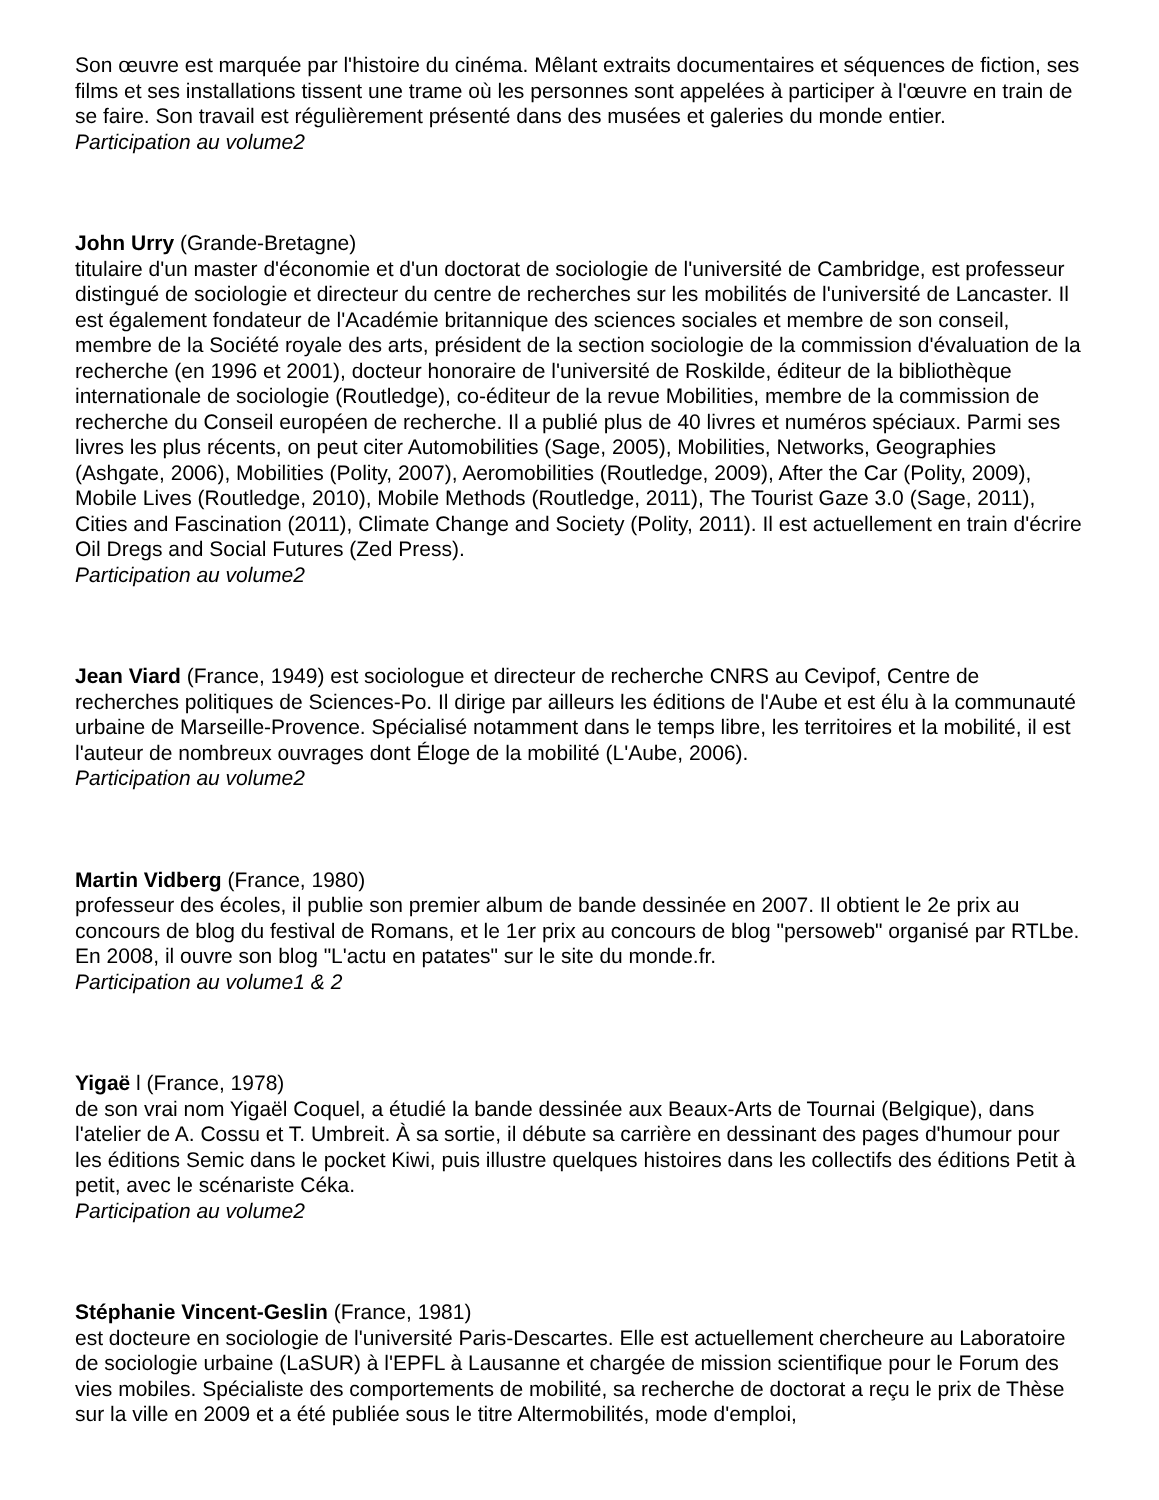Son œuvre est marquée par l'histoire du cinéma. Mêlant extraits documentaires et séquences de fiction, ses films et ses installations tissent une trame où les personnes sont appelées à participer à l'œuvre en train de se faire. Son travail est régulièrement présenté dans des musées et galeries du monde entier.
Participation au volume2
John Urry (Grande-Bretagne)
titulaire d'un master d'économie et d'un doctorat de sociologie de l'université de Cambridge, est professeur distingué de sociologie et directeur du centre de recherches sur les mobilités de l'université de Lancaster. Il est également fondateur de l'Académie britannique des sciences sociales et membre de son conseil, membre de la Société royale des arts, président de la section sociologie de la commission d'évaluation de la recherche (en 1996 et 2001), docteur honoraire de l'université de Roskilde, éditeur de la bibliothèque internationale de sociologie (Routledge), co-éditeur de la revue Mobilities, membre de la commission de recherche du Conseil européen de recherche. Il a publié plus de 40 livres et numéros spéciaux. Parmi ses livres les plus récents, on peut citer Automobilities (Sage, 2005), Mobilities, Networks, Geographies (Ashgate, 2006), Mobilities (Polity, 2007), Aeromobilities (Routledge, 2009), After the Car (Polity, 2009), Mobile Lives (Routledge, 2010), Mobile Methods (Routledge, 2011), The Tourist Gaze 3.0 (Sage, 2011), Cities and Fascination (2011), Climate Change and Society (Polity, 2011). Il est actuellement en train d'écrire Oil Dregs and Social Futures (Zed Press).
Participation au volume2
Jean Viard (France, 1949) est sociologue et directeur de recherche CNRS au Cevipof, Centre de recherches politiques de Sciences-Po. Il dirige par ailleurs les éditions de l'Aube et est élu à la communauté urbaine de Marseille-Provence. Spécialisé notamment dans le temps libre, les territoires et la mobilité, il est l'auteur de nombreux ouvrages dont Éloge de la mobilité (L'Aube, 2006).
Participation au volume2
Martin Vidberg (France, 1980)
professeur des écoles, il publie son premier album de bande dessinée en 2007. Il obtient le 2e prix au concours de blog du festival de Romans, et le 1er prix au concours de blog "persoweb" organisé par RTLbe. En 2008, il ouvre son blog "L'actu en patates" sur le site du monde.fr.
Participation au volume1 & 2
Yigaë l (France, 1978)
de son vrai nom Yigaël Coquel, a étudié la bande dessinée aux Beaux-Arts de Tournai (Belgique), dans l'atelier de A. Cossu et T. Umbreit. À sa sortie, il débute sa carrière en dessinant des pages d'humour pour les éditions Semic dans le pocket Kiwi, puis illustre quelques histoires dans les collectifs des éditions Petit à petit, avec le scénariste Céka.
Participation au volume2
Stéphanie Vincent-Geslin (France, 1981)
est docteure en sociologie de l'université Paris-Descartes. Elle est actuellement chercheure au Laboratoire de sociologie urbaine (LaSUR) à l'EPFL à Lausanne et chargée de mission scientifique pour le Forum des vies mobiles. Spécialiste des comportements de mobilité, sa recherche de doctorat a reçu le prix de Thèse sur la ville en 2009 et a été publiée sous le titre Altermobilités, mode d'emploi,